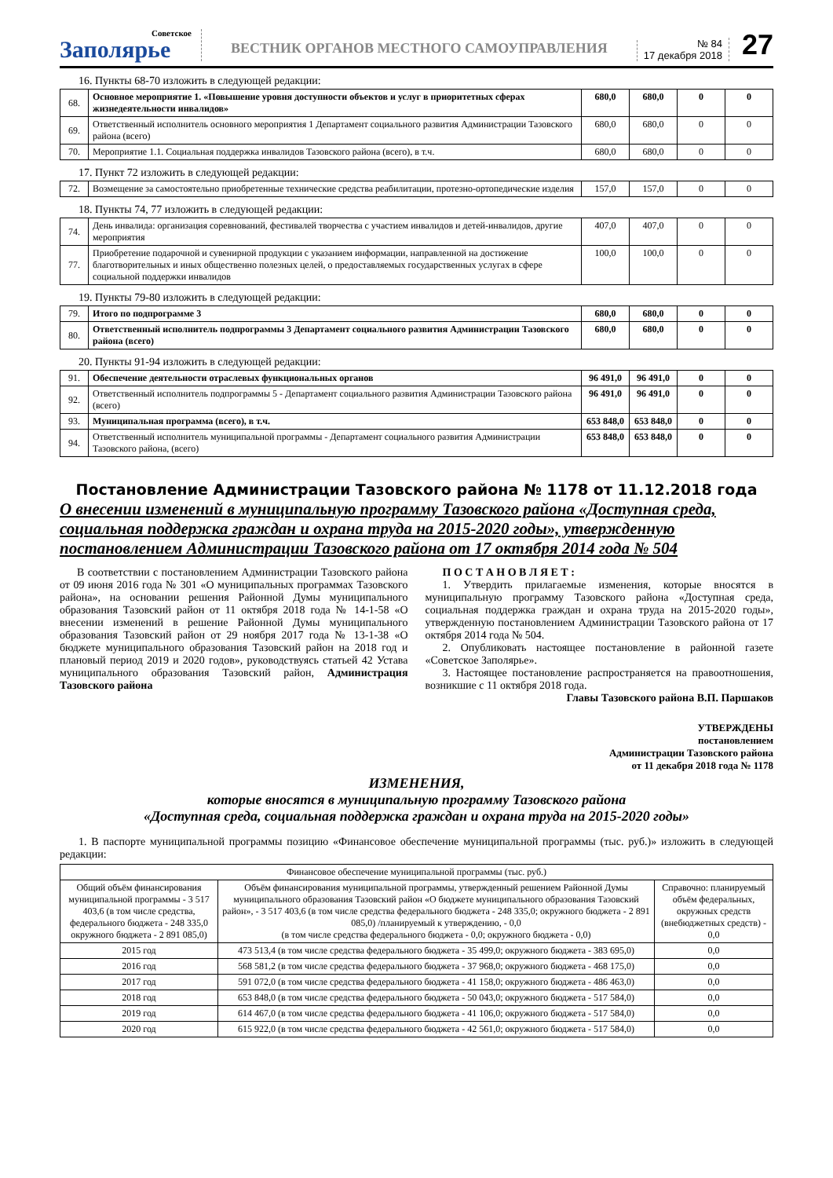Советское
Заполярье
ВЕСТНИК ОРГАНОВ МЕСТНОГО САМОУПРАВЛЕНИЯ
№ 84
17 декабря 2018
27
16. Пункты 68-70 изложить в следующей редакции:
| 68. | Основное мероприятие 1. «Повышение уровня доступности объектов и услуг в приоритетных сферах жизнедеятельности инвалидов» | 680,0 | 680,0 | 0 | 0 |
| 69. | Ответственный исполнитель основного мероприятия 1 Департамент социального развития Администрации Тазовского района (всего) | 680,0 | 680,0 | 0 | 0 |
| 70. | Мероприятие 1.1. Социальная поддержка инвалидов Тазовского района (всего), в т.ч. | 680,0 | 680,0 | 0 | 0 |
17. Пункт 72 изложить в следующей редакции:
| 72. | Возмещение за самостоятельно приобретенные технические средства реабилитации, протезно-ортопедические изделия | 157,0 | 157,0 | 0 | 0 |
18. Пункты 74, 77 изложить в следующей редакции:
| 74. | День инвалида: организация соревнований, фестивалей творчества с участием инвалидов и детей-инвалидов, другие мероприятия | 407,0 | 407,0 | 0 | 0 |
| 77. | Приобретение подарочной и сувенирной продукции с указанием информации, направленной на достижение благотворительных и иных общественно полезных целей, о предоставляемых государственных услугах в сфере социальной поддержки инвалидов | 100,0 | 100,0 | 0 | 0 |
19. Пункты 79-80 изложить в следующей редакции:
| 79. | Итого по подпрограмме 3 | 680,0 | 680,0 | 0 | 0 |
| 80. | Ответственный исполнитель подпрограммы 3 Департамент социального развития Администрации Тазовского района (всего) | 680,0 | 680,0 | 0 | 0 |
20. Пункты 91-94 изложить в следующей редакции:
| 91. | Обеспечение деятельности отраслевых функциональных органов | 96 491,0 | 96 491,0 | 0 | 0 |
| 92. | Ответственный исполнитель подпрограммы 5 - Департамент социального развития Администрации Тазовского района (всего) | 96 491,0 | 96 491,0 | 0 | 0 |
| 93. | Муниципальная программа (всего), в т.ч. | 653 848,0 | 653 848,0 | 0 | 0 |
| 94. | Ответственный исполнитель муниципальной программы - Департамент социального развития Администрации Тазовского района, (всего) | 653 848,0 | 653 848,0 | 0 | 0 |
Постановление Администрации Тазовского района № 1178 от 11.12.2018 года
О внесении изменений в муниципальную программу Тазовского района «Доступная среда, социальная поддержка граждан и охрана труда на 2015-2020 годы», утвержденную постановлением Администрации Тазовского района от 17 октября 2014 года № 504
В соответствии с постановлением Администрации Тазовского района от 09 июня 2016 года № 301 «О муниципальных программах Тазовского района», на основании решения Районной Думы муниципального образования Тазовский район от 11 октября 2018 года № 14-1-58 «О внесении изменений в решение Районной Думы муниципального образования Тазовский район от 29 ноября 2017 года № 13-1-38 «О бюджете муниципального образования Тазовский район на 2018 год и плановый период 2019 и 2020 годов», руководствуясь статьей 42 Устава муниципального образования Тазовский район, Администрация Тазовского района
П О С Т А Н О В Л Я Е Т :
1. Утвердить прилагаемые изменения, которые вносятся в муниципальную программу Тазовского района «Доступная среда, социальная поддержка граждан и охрана труда на 2015-2020 годы», утвержденную постановлением Администрации Тазовского района от 17 октября 2014 года № 504.
2. Опубликовать настоящее постановление в районной газете «Советское Заполярье».
3. Настоящее постановление распространяется на правоотношения, возникшие с 11 октября 2018 года.
Главы Тазовского района В.П. Паршаков
УТВЕРЖДЕНЫ
постановлением
Администрации Тазовского района
от 11 декабря 2018 года № 1178
ИЗМЕНЕНИЯ,
которые вносятся в муниципальную программу Тазовского района
«Доступная среда, социальная поддержка граждан и охрана труда на 2015-2020 годы»
1. В паспорте муниципальной программы позицию «Финансовое обеспечение муниципальной программы (тыс. руб.)» изложить в следующей редакции:
| Финансовое обеспечение муниципальной программы (тыс. руб.) | | |
| Общий объём финансирования муниципальной программы - 3 517 403,6 (в том числе средства, федерального бюджета - 248 335,0 окружного бюджета - 2 891 085,0) | Объём финансирования муниципальной программы, утвержденный решением Районной Думы муниципального образования Тазовский район «О бюджете муниципального образования Тазовский район», - 3 517 403,6 (в том числе средства федерального бюджета - 248 335,0; окружного бюджета - 2 891 085,0) /планируемый к утверждению, - 0,0 (в том числе средства федерального бюджета - 0,0; окружного бюджета - 0,0) | Справочно: планируемый объём федеральных, окружных средств (внебюджетных средств) - 0,0 |
| 2015 год | 473 513,4 (в том числе средства федерального бюджета - 35 499,0; окружного бюджета - 383 695,0) | 0,0 |
| 2016 год | 568 581,2 (в том числе средства федерального бюджета - 37 968,0; окружного бюджета - 468 175,0) | 0,0 |
| 2017 год | 591 072,0 (в том числе средства федерального бюджета - 41 158,0; окружного бюджета - 486 463,0) | 0,0 |
| 2018 год | 653 848,0 (в том числе средства федерального бюджета - 50 043,0; окружного бюджета - 517 584,0) | 0,0 |
| 2019 год | 614 467,0 (в том числе средства федерального бюджета - 41 106,0; окружного бюджета - 517 584,0) | 0,0 |
| 2020 год | 615 922,0 (в том числе средства федерального бюджета - 42 561,0; окружного бюджета - 517 584,0) | 0,0 |